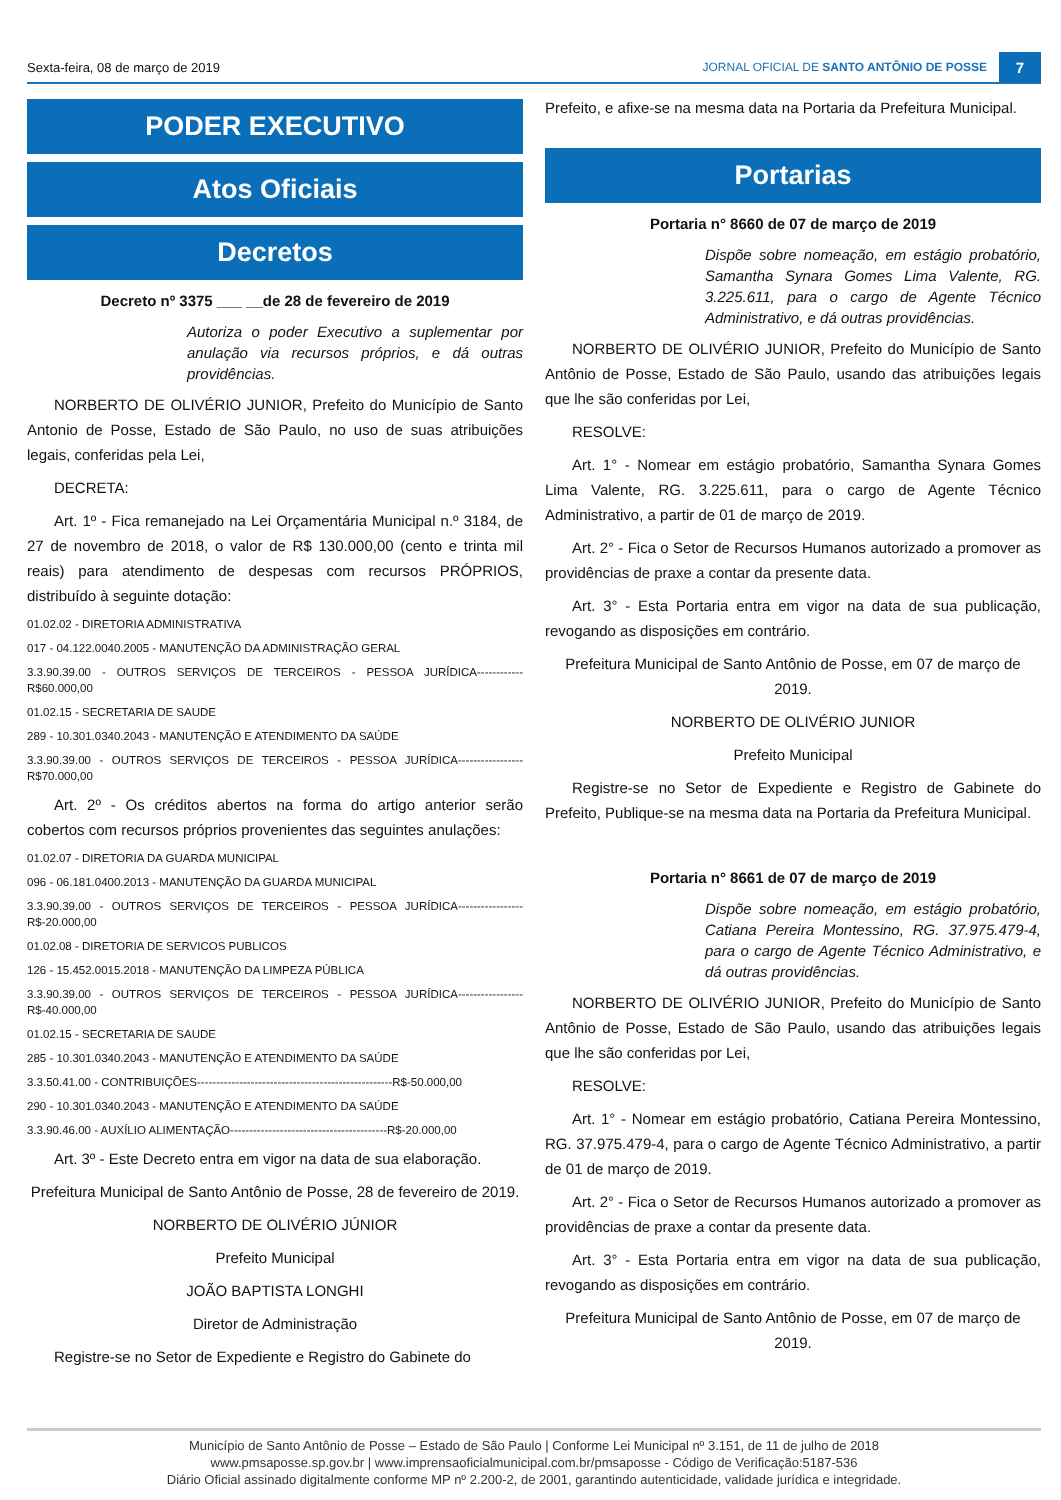Sexta-feira, 08 de março de 2019 JORNAL OFICIAL DE SANTO ANTÔNIO DE POSSE 7
PODER EXECUTIVO
Atos Oficiais
Decretos
Decreto nº 3375 ___ __de 28 de fevereiro de 2019
Autoriza o poder Executivo a suplementar por anulação via recursos próprios, e dá outras providências.
NORBERTO DE OLIVÉRIO JUNIOR, Prefeito do Município de Santo Antonio de Posse, Estado de São Paulo, no uso de suas atribuições legais, conferidas pela Lei,
DECRETA:
Art. 1º - Fica remanejado na Lei Orçamentária Municipal n.º 3184, de 27 de novembro de 2018, o valor de R$ 130.000,00 (cento e trinta mil reais) para atendimento de despesas com recursos PRÓPRIOS, distribuído à seguinte dotação:
01.02.02 - DIRETORIA ADMINISTRATIVA
017 - 04.122.0040.2005 - MANUTENÇÃO DA ADMINISTRAÇÃO GERAL
3.3.90.39.00 - OUTROS SERVIÇOS DE TERCEIROS - PESSOA JURÍDICA------------R$60.000,00
01.02.15 - SECRETARIA DE SAUDE
289 - 10.301.0340.2043 - MANUTENÇÃO E ATENDIMENTO DA SAÚDE
3.3.90.39.00 - OUTROS SERVIÇOS DE TERCEIROS - PESSOA JURÍDICA-----------------R$70.000,00
Art. 2º - Os créditos abertos na forma do artigo anterior serão cobertos com recursos próprios provenientes das seguintes anulações:
01.02.07 - DIRETORIA DA GUARDA MUNICIPAL
096 - 06.181.0400.2013 - MANUTENÇÃO DA GUARDA MUNICIPAL
3.3.90.39.00 - OUTROS SERVIÇOS DE TERCEIROS - PESSOA JURÍDICA-----------------R$-20.000,00
01.02.08 - DIRETORIA DE SERVICOS PUBLICOS
126 - 15.452.0015.2018 - MANUTENÇÃO DA LIMPEZA PÚBLICA
3.3.90.39.00 - OUTROS SERVIÇOS DE TERCEIROS - PESSOA JURÍDICA-----------------R$-40.000,00
01.02.15 - SECRETARIA DE SAUDE
285 - 10.301.0340.2043 - MANUTENÇÃO E ATENDIMENTO DA SAÚDE
3.3.50.41.00 - CONTRIBUIÇÕES---------------------------------------------------R$-50.000,00
290 - 10.301.0340.2043 - MANUTENÇÃO E ATENDIMENTO DA SAÚDE
3.3.90.46.00 - AUXÍLIO ALIMENTAÇÃO-----------------------------------------R$-20.000,00
Art. 3º - Este Decreto entra em vigor na data de sua elaboração.
Prefeitura Municipal de Santo Antônio de Posse, 28 de fevereiro de 2019.
NORBERTO DE OLIVÉRIO JÚNIOR
Prefeito Municipal
JOÃO BAPTISTA LONGHI
Diretor de Administração
Registre-se no Setor de Expediente e Registro do Gabinete do
Prefeito, e afixe-se na mesma data na Portaria da Prefeitura Municipal.
Portarias
Portaria n° 8660 de 07 de março de 2019
Dispõe sobre nomeação, em estágio probatório, Samantha Synara Gomes Lima Valente, RG. 3.225.611, para o cargo de Agente Técnico Administrativo, e dá outras providências.
NORBERTO DE OLIVÉRIO JUNIOR, Prefeito do Município de Santo Antônio de Posse, Estado de São Paulo, usando das atribuições legais que lhe são conferidas por Lei,
RESOLVE:
Art. 1° - Nomear em estágio probatório, Samantha Synara Gomes Lima Valente, RG. 3.225.611, para o cargo de Agente Técnico Administrativo, a partir de 01 de março de 2019.
Art. 2° - Fica o Setor de Recursos Humanos autorizado a promover as providências de praxe a contar da presente data.
Art. 3° - Esta Portaria entra em vigor na data de sua publicação, revogando as disposições em contrário.
Prefeitura Municipal de Santo Antônio de Posse, em 07 de março de 2019.
NORBERTO DE OLIVÉRIO JUNIOR
Prefeito Municipal
Registre-se no Setor de Expediente e Registro de Gabinete do Prefeito, Publique-se na mesma data na Portaria da Prefeitura Municipal.
Portaria n° 8661 de 07 de março de 2019
Dispõe sobre nomeação, em estágio probatório, Catiana Pereira Montessino, RG. 37.975.479-4, para o cargo de Agente Técnico Administrativo, e dá outras providências.
NORBERTO DE OLIVÉRIO JUNIOR, Prefeito do Município de Santo Antônio de Posse, Estado de São Paulo, usando das atribuições legais que lhe são conferidas por Lei,
RESOLVE:
Art. 1° - Nomear em estágio probatório, Catiana Pereira Montessino, RG. 37.975.479-4, para o cargo de Agente Técnico Administrativo, a partir de 01 de março de 2019.
Art. 2° - Fica o Setor de Recursos Humanos autorizado a promover as providências de praxe a contar da presente data.
Art. 3° - Esta Portaria entra em vigor na data de sua publicação, revogando as disposições em contrário.
Prefeitura Municipal de Santo Antônio de Posse, em 07 de março de 2019.
Município de Santo Antônio de Posse – Estado de São Paulo | Conforme Lei Municipal nº 3.151, de 11 de julho de 2018
www.pmsaposse.sp.gov.br | www.imprensaoficialmunicipal.com.br/pmsaposse - Código de Verificação:5187-536
Diário Oficial assinado digitalmente conforme MP nº 2.200-2, de 2001, garantindo autenticidade, validade jurídica e integridade.